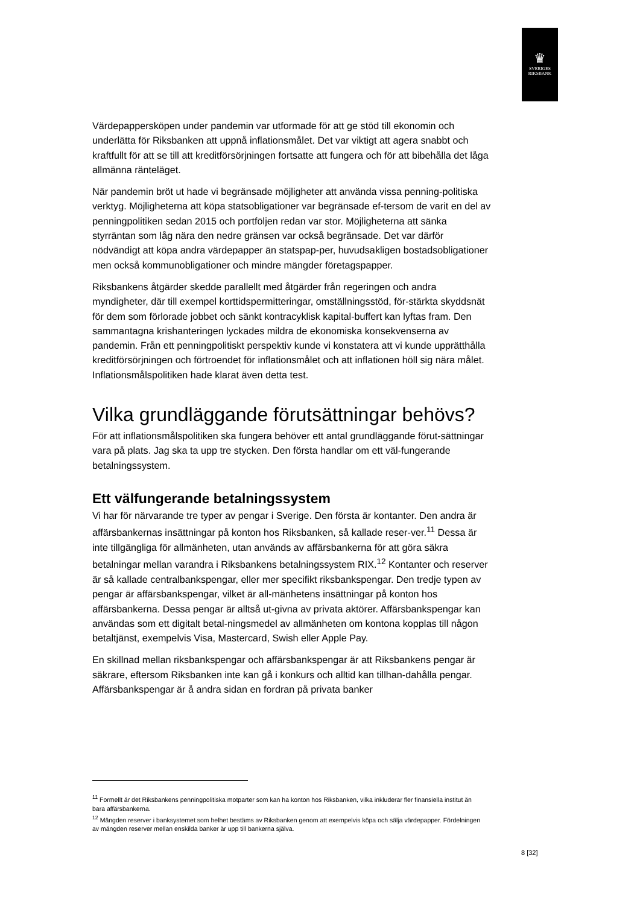♛
SVERIGES
RIKSBANK
Värdepappersköpen under pandemin var utformade för att ge stöd till ekonomin och underlätta för Riksbanken att uppnå inflationsmålet. Det var viktigt att agera snabbt och kraftfullt för att se till att kreditförsörjningen fortsatte att fungera och för att bibehålla det låga allmänna ränteläget.
När pandemin bröt ut hade vi begränsade möjligheter att använda vissa penning-politiska verktyg. Möjligheterna att köpa statsobligationer var begränsade ef-tersom de varit en del av penningpolitiken sedan 2015 och portföljen redan var stor. Möjligheterna att sänka styrräntan som låg nära den nedre gränsen var också begränsade. Det var därför nödvändigt att köpa andra värdepapper än statspap-per, huvudsakligen bostadsobligationer men också kommunobligationer och mindre mängder företagspapper.
Riksbankens åtgärder skedde parallellt med åtgärder från regeringen och andra myndigheter, där till exempel korttidspermitteringar, omställningsstöd, för-stärkta skyddsnät för dem som förlorade jobbet och sänkt kontracyklisk kapital-buffert kan lyftas fram. Den sammantagna krishanteringen lyckades mildra de ekonomiska konsekvenserna av pandemin. Från ett penningpolitiskt perspektiv kunde vi konstatera att vi kunde upprätthålla kreditförsörjningen och förtroendet för inflationsmålet och att inflationen höll sig nära målet. Inflationsmålspolitiken hade klarat även detta test.
Vilka grundläggande förutsättningar behövs?
För att inflationsmålspolitiken ska fungera behöver ett antal grundläggande förut-sättningar vara på plats. Jag ska ta upp tre stycken. Den första handlar om ett väl-fungerande betalningssystem.
Ett välfungerande betalningssystem
Vi har för närvarande tre typer av pengar i Sverige. Den första är kontanter. Den andra är affärsbankernas insättningar på konton hos Riksbanken, så kallade reser-ver.<sup>11</sup> Dessa är inte tillgängliga för allmänheten, utan används av affärsbankerna för att göra säkra betalningar mellan varandra i Riksbankens betalningssystem RIX.<sup>12</sup> Kontanter och reserver är så kallade centralbankspengar, eller mer specifikt riksbankspengar. Den tredje typen av pengar är affärsbankspengar, vilket är all-mänhetens insättningar på konton hos affärsbankerna. Dessa pengar är alltså ut-givna av privata aktörer. Affärsbankspengar kan användas som ett digitalt betal-ningsmedel av allmänheten om kontona kopplas till någon betaltjänst, exempelvis Visa, Mastercard, Swish eller Apple Pay.
En skillnad mellan riksbankspengar och affärsbankspengar är att Riksbankens pengar är säkrare, eftersom Riksbanken inte kan gå i konkurs och alltid kan tillhan-dahålla pengar. Affärsbankspengar är å andra sidan en fordran på privata banker
<sup>11</sup> Formellt är det Riksbankens penningpolitiska motparter som kan ha konton hos Riksbanken, vilka inkluderar fler finansiella institut än bara affärsbankerna.
<sup>12</sup> Mängden reserver i banksystemet som helhet bestäms av Riksbanken genom att exempelvis köpa och sälja värdepapper. Fördelningen av mängden reserver mellan enskilda banker är upp till bankerna själva.
8 [32]